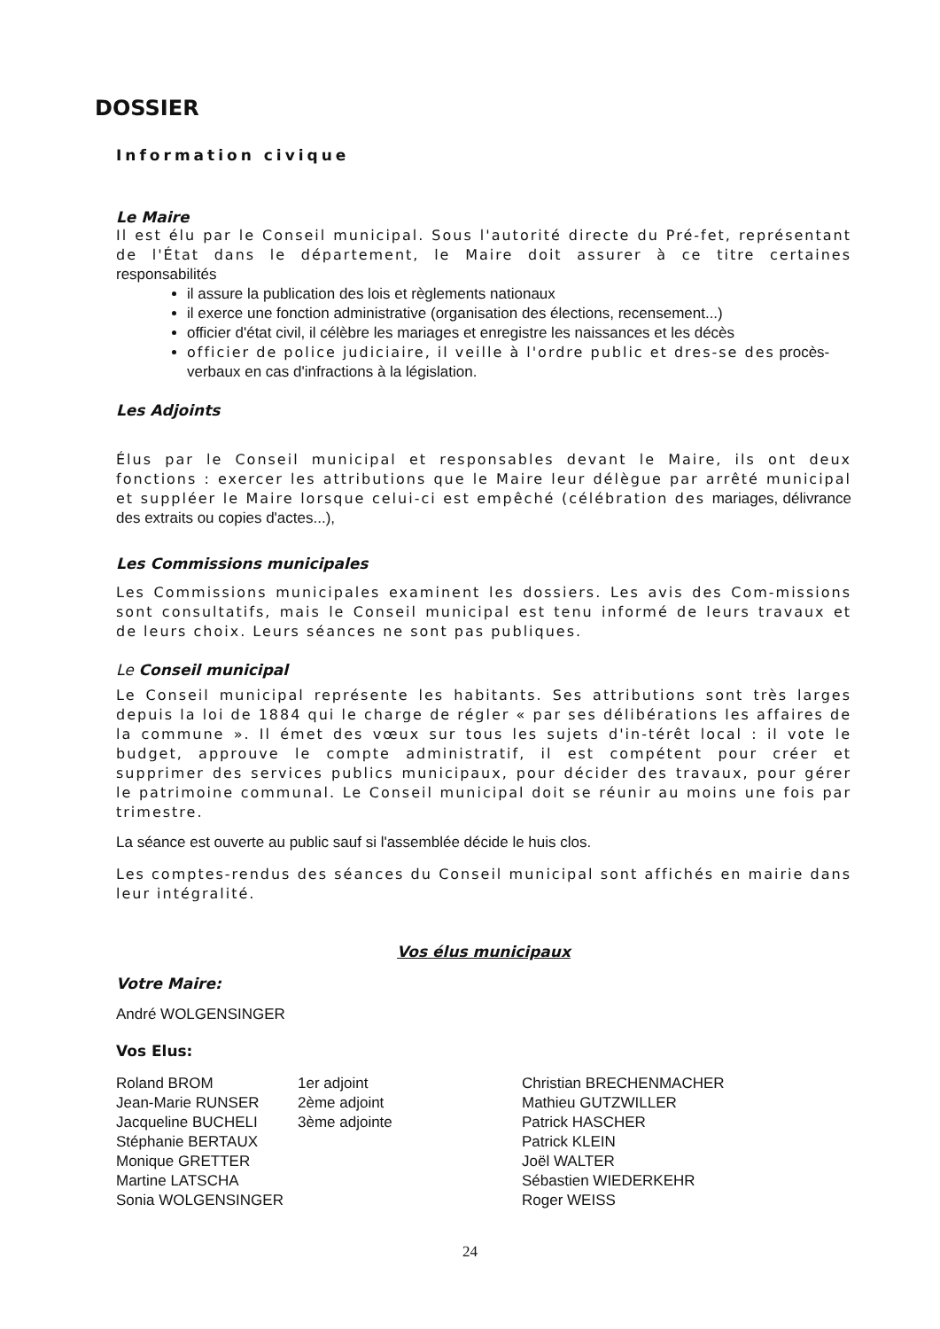DOSSIER
Information civique
Le Maire
Il est élu par le Conseil municipal. Sous l'autorité directe du Pré-fet, représentant de l'État dans le département, le Maire doit assurer à ce titre certaines responsabilités
il assure la publication des lois et règlements nationaux
il exerce une fonction administrative (organisation des élections, recensement...)
officier d'état civil, il célèbre les mariages et enregistre les naissances et les décès
officier de police judiciaire, il veille à l'ordre public et dres-se des procès-verbaux en cas d'infractions à la législation.
Les Adjoints
Élus par le Conseil municipal et responsables devant le Maire, ils ont deux fonctions : exercer les attributions que le Maire leur délègue par arrêté municipal et suppléer le Maire lorsque celui-ci est empêché (célébration des mariages, délivrance des extraits ou copies d'actes...),
Les Commissions municipales
Les Commissions municipales examinent les dossiers. Les avis des Com-missions sont consultatifs, mais le Conseil municipal est tenu informé de leurs travaux et de leurs choix. Leurs séances ne sont pas publiques.
Le Conseil municipal
Le Conseil municipal représente les habitants. Ses attributions sont très larges depuis la loi de 1884 qui le charge de régler « par ses délibérations les affaires de la commune ». Il émet des vœux sur tous les sujets d'in-térêt local : il vote le budget, approuve le compte administratif, il est compétent pour créer et supprimer des services publics municipaux, pour décider des travaux, pour gérer le patrimoine communal. Le Conseil municipal doit se réunir au moins une fois par trimestre.
La séance est ouverte au public sauf si l'assemblée décide le huis clos.
Les comptes-rendus des séances du Conseil municipal sont affichés en mairie dans leur intégralité.
Vos élus municipaux
Votre Maire:
André WOLGENSINGER
Vos Elus:
| Roland BROM | 1er adjoint | Christian BRECHENMACHER |
| Jean-Marie RUNSER | 2ème adjoint | Mathieu GUTZWILLER |
| Jacqueline BUCHELI | 3ème adjointe | Patrick HASCHER |
| Stéphanie BERTAUX | | Patrick KLEIN |
| Monique GRETTER | | Joël WALTER |
| Martine LATSCHA | | Sébastien WIEDERKEHR |
| Sonia WOLGENSINGER | | Roger WEISS |
24